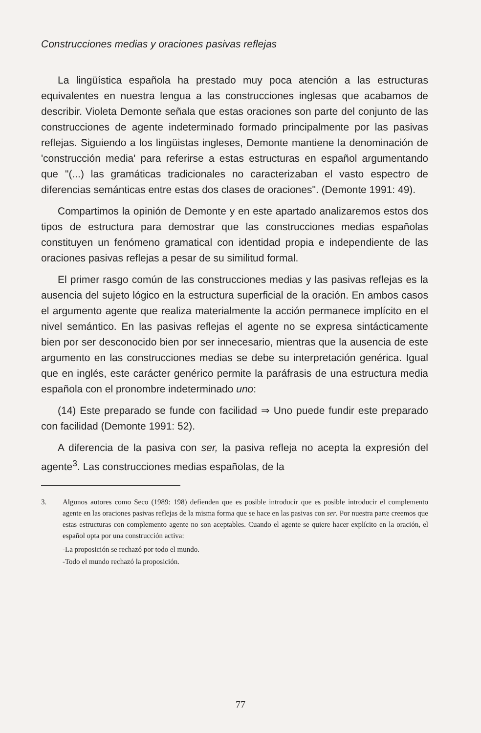Construcciones medias y oraciones pasivas reflejas
La lingüística española ha prestado muy poca atención a las estructuras equivalentes en nuestra lengua a las construcciones inglesas que acabamos de describir. Violeta Demonte señala que estas oraciones son parte del conjunto de las construcciones de agente indeterminado formado principalmente por las pasivas reflejas. Siguiendo a los lingüistas ingleses, Demonte mantiene la denominación de 'construcción media' para referirse a estas estructuras en español argumentando que "(...) las gramáticas tradicionales no caracterizaban el vasto espectro de diferencias semánticas entre estas dos clases de oraciones". (Demonte 1991: 49).
Compartimos la opinión de Demonte y en este apartado analizaremos estos dos tipos de estructura para demostrar que las construcciones medias españolas constituyen un fenómeno gramatical con identidad propia e independiente de las oraciones pasivas reflejas a pesar de su similitud formal.
El primer rasgo común de las construcciones medias y las pasivas reflejas es la ausencia del sujeto lógico en la estructura superficial de la oración. En ambos casos el argumento agente que realiza materialmente la acción permanece implícito en el nivel semántico. En las pasivas reflejas el agente no se expresa sintácticamente bien por ser desconocido bien por ser innecesario, mientras que la ausencia de este argumento en las construcciones medias se debe su interpretación genérica. Igual que en inglés, este carácter genérico permite la paráfrasis de una estructura media española con el pronombre indeterminado uno:
(14) Este preparado se funde con facilidad ⇒ Uno puede fundir este preparado con facilidad (Demonte 1991: 52).
A diferencia de la pasiva con ser, la pasiva refleja no acepta la expresión del agente<sup>3</sup>. Las construcciones medias españolas, de la
3. Algunos autores como Seco (1989: 198) defienden que es posible introducir que es posible introducir el complemento agente en las oraciones pasivas reflejas de la misma forma que se hace en las pasivas con ser. Por nuestra parte creemos que estas estructuras con complemento agente no son aceptables. Cuando el agente se quiere hacer explícito en la oración, el español opta por una construcción activa:
-La proposición se rechazó por todo el mundo.
-Todo el mundo rechazó la proposición.
77